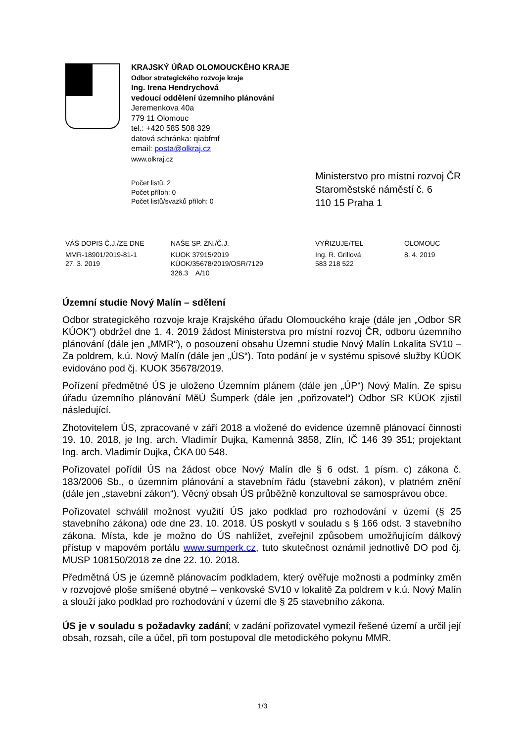KRAJSKÝ ÚŘAD OLOMOUCKÉHO KRAJE
Odbor strategického rozvoje kraje
Ing. Irena Hendrychová
vedoucí oddělení územního plánování
Jeremenkova 40a
779 11 Olomouc
tel.: +420 585 508 329
datová schránka: qiabfmf
email: posta@olkraj.cz
www.olkraj.cz
Počet listů: 2
Počet příloh: 0
Počet listů/svazků příloh: 0
Ministerstvo pro místní rozvoj ČR
Staroměstské náměstí č. 6
110 15 Praha 1
| VÁŠ DOPIS Č.J./ZE DNE | NAŠE SP. ZN./Č.J. | VYŘIZUJE/TEL | OLOMOUC |
| --- | --- | --- | --- |
| MMR-18901/2019-81-1 27. 3. 2019 | KUOK 37915/2019 KÚOK/35678/2019/OSR/7129 326.3 A/10 | Ing. R. Grillová 583 218 522 | 8. 4. 2019 |
Územní studie Nový Malín – sdělení
Odbor strategického rozvoje kraje Krajského úřadu Olomouckého kraje (dále jen „Odbor SR KÚOK“) obdržel dne 1. 4. 2019 žádost Ministerstva pro místní rozvoj ČR, odboru územního plánování (dále jen „MMR“), o posouzení obsahu Územní studie Nový Malín Lokalita SV10 – Za poldrem, k.ú. Nový Malín (dále jen „ÚS“). Toto podání je v systému spisové služby KÚOK evidováno pod čj. KUOK 35678/2019.
Pořízení předmětné ÚS je uloženo Územním plánem (dále jen „ÚP“) Nový Malín. Ze spisu úřadu územního plánování MěÚ Šumperk (dále jen „pořizovatel“) Odbor SR KÚOK zjistil následující.
Zhotovitelem ÚS, zpracované v září 2018 a vložené do evidence územně plánovací činnosti 19. 10. 2018, je Ing. arch. Vladimír Dujka, Kamenná 3858, Zlín, IČ 146 39 351; projektant Ing. arch. Vladimír Dujka, ČKA 00 548.
Pořizovatel pořídil ÚS na žádost obce Nový Malín dle § 6 odst. 1 písm. c) zákona č. 183/2006 Sb., o územním plánování a stavebním řádu (stavební zákon), v platném znění (dále jen „stavební zákon“). Věcný obsah ÚS průběžně konzultoval se samosprávou obce.
Pořizovatel schválil možnost využití ÚS jako podklad pro rozhodování v území (§ 25 stavebního zákona) ode dne 23. 10. 2018. ÚS poskytl v souladu s § 166 odst. 3 stavebního zákona. Místa, kde je možno do ÚS nahlížet, zveřejnil způsobem umožňujícím dálkový přístup v mapovém portálu www.sumperk.cz, tuto skutečnost oznámil jednotlivě DO pod čj. MUSP 108150/2018 ze dne 22. 10. 2018.
Předmětná ÚS je územně plánovacím podkladem, který ověřuje možnosti a podmínky změn v rozvojové ploše smíšené obytné – venkovské SV10 v lokalitě Za poldrem v k.ú. Nový Malín a slouží jako podklad pro rozhodování v území dle § 25 stavebního zákona.
ÚS je v souladu s požadavky zadání; v zadání pořizovatel vymezil řešené území a určil její obsah, rozsah, cíle a účel, při tom postupoval dle metodického pokynu MMR.
1/3